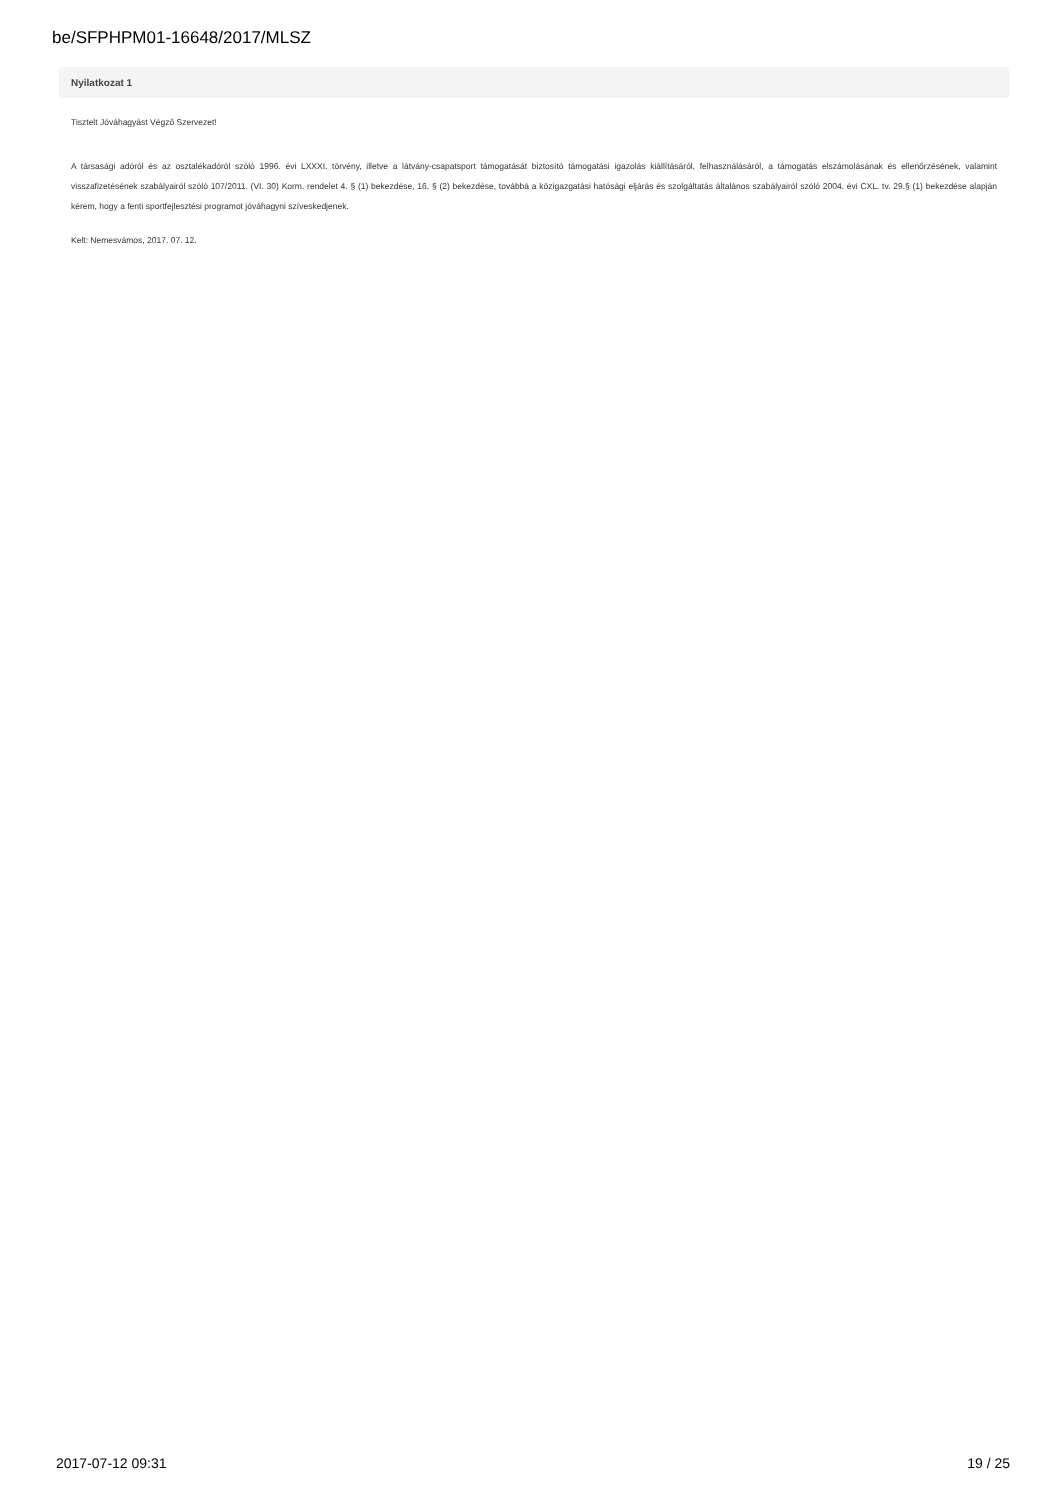be/SFPHPM01-16648/2017/MLSZ
Nyilatkozat 1
Tisztelt Jóváhagyást Végző Szervezet!
A társasági adóról és az osztalékadóról szóló 1996. évi LXXXI. törvény, illetve a látvány-csapatsport támogatását biztosító támogatási igazolás kiállításáról, felhasználásáról, a támogatás elszámolásának és ellenőrzésének, valamint visszafizetésének szabályairól szóló 107/2011. (VI. 30) Korm. rendelet 4. § (1) bekezdése, 16. § (2) bekezdése, továbbá a közigazgatási hatósági eljárás és szolgáltatás általános szabályairól szóló 2004. évi CXL. tv. 29.§ (1) bekezdése alapján kérem, hogy a fenti sportfejlesztési programot jóváhagyni szíveskedjenek.
Kelt: Nemesvámos, 2017. 07. 12.
2017-07-12 09:31 19 / 25